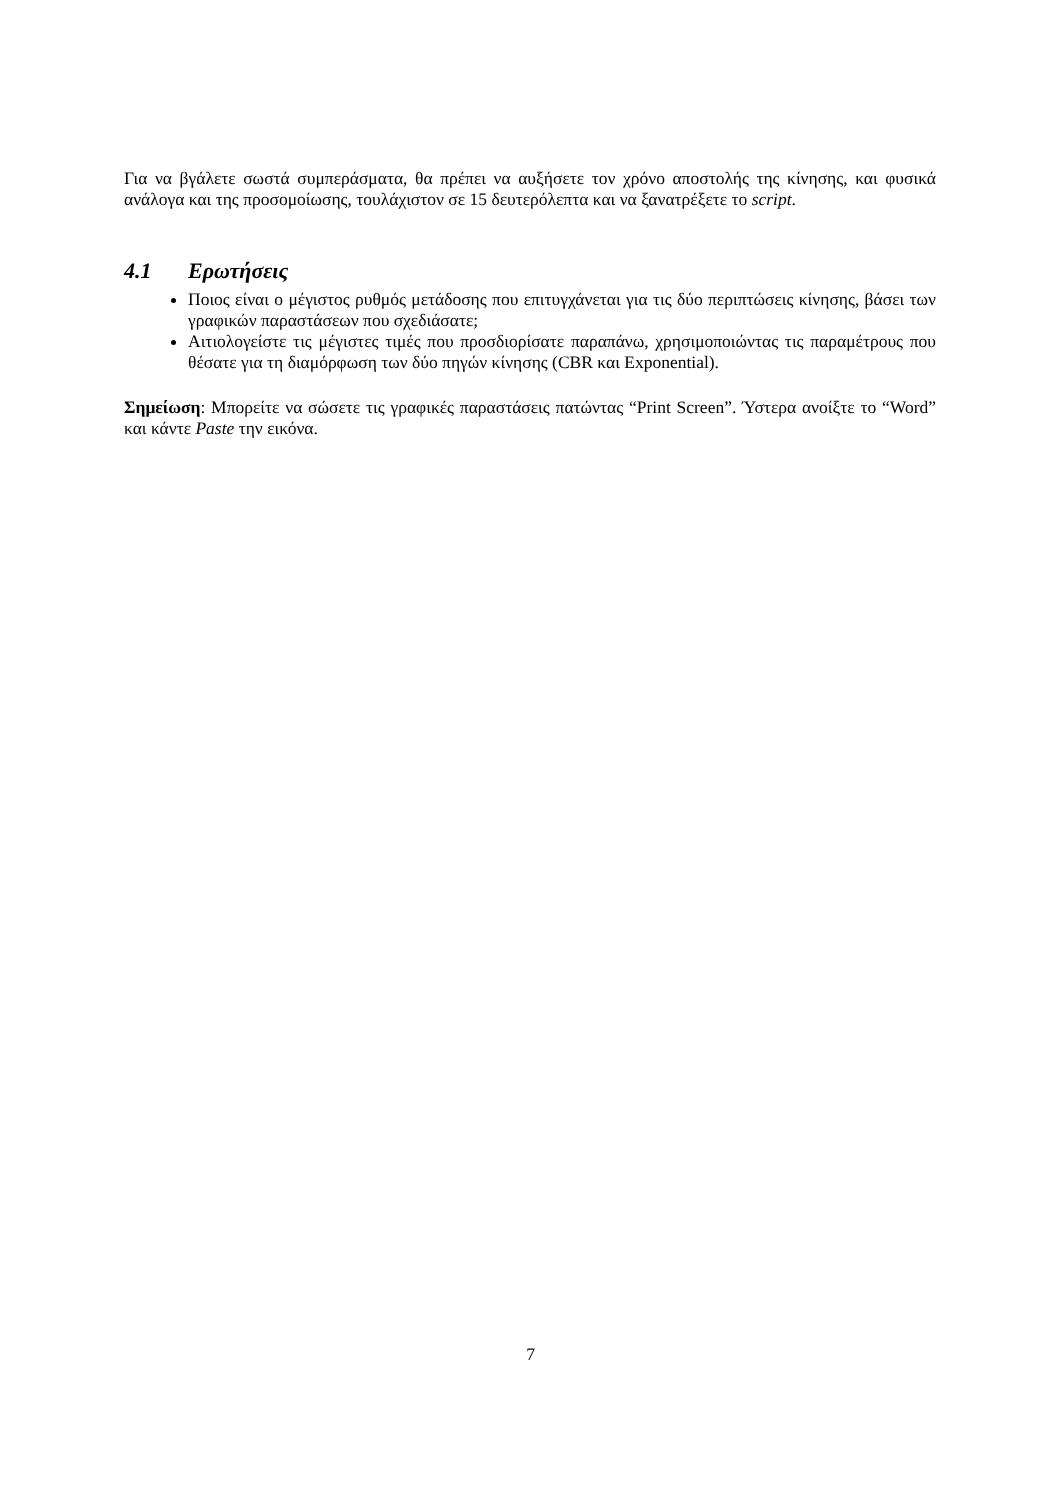Για να βγάλετε σωστά συμπεράσματα, θα πρέπει να αυξήσετε τον χρόνο αποστολής της κίνησης, και φυσικά ανάλογα και της προσομοίωσης, τουλάχιστον σε 15 δευτερόλεπτα και να ξανατρέξετε το script.
4.1 Ερωτήσεις
Ποιος είναι ο μέγιστος ρυθμός μετάδοσης που επιτυγχάνεται για τις δύο περιπτώσεις κίνησης, βάσει των γραφικών παραστάσεων που σχεδιάσατε;
Αιτιολογείστε τις μέγιστες τιμές που προσδιορίσατε παραπάνω, χρησιμοποιώντας τις παραμέτρους που θέσατε για τη διαμόρφωση των δύο πηγών κίνησης (CBR και Exponential).
Σημείωση: Μπορείτε να σώσετε τις γραφικές παραστάσεις πατώντας “Print Screen”. Ύστερα ανοίξτε το “Word” και κάντε Paste την εικόνα.
7